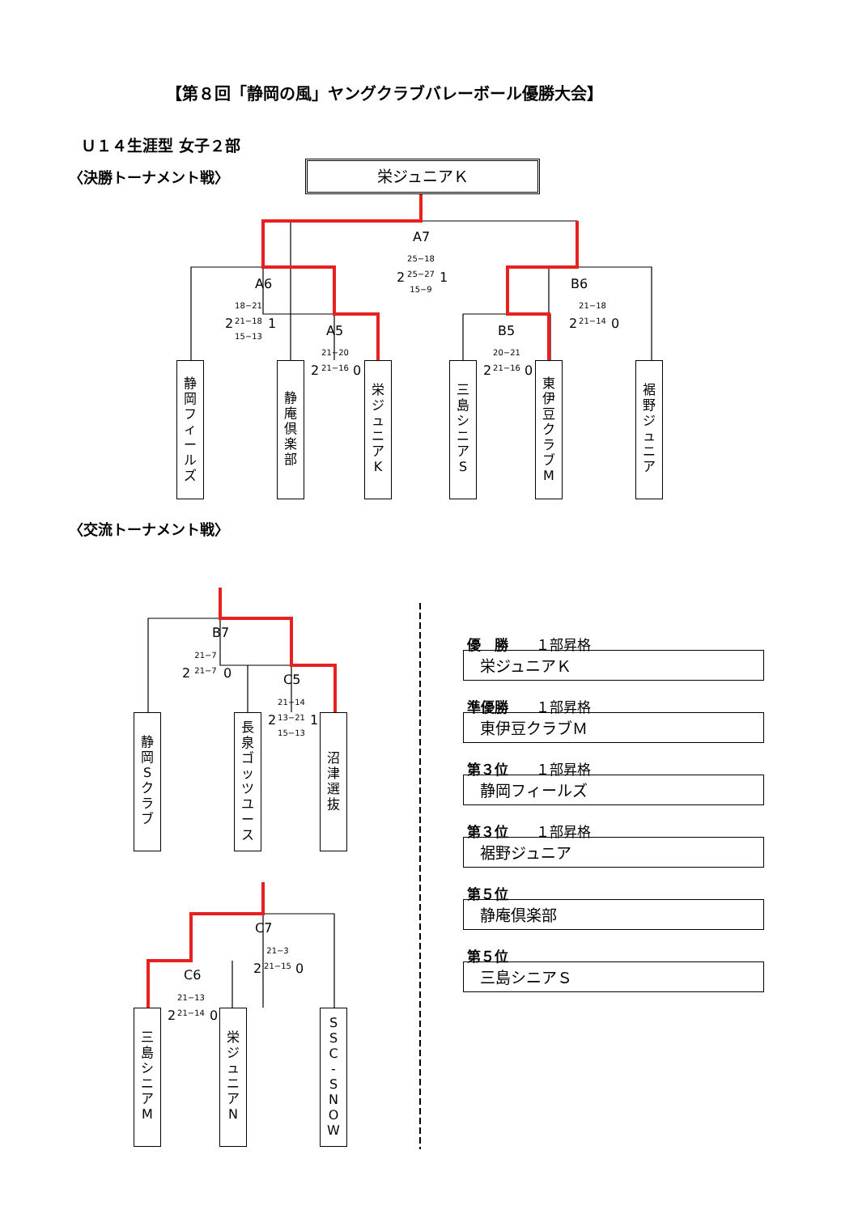【第８回「静岡の風」ヤングクラブバレーボール優勝大会】
Ｕ１４生涯型 女子２部
〈決勝トーナメント戦〉 栄ジュニアＫ
A7
25−18
25−27
15−9
2 1
A6
18−21
21−18
15−13
2 1
B6
21−18
21−14
2 0
A5
21−20
21−16
2 0
B5
20−21
21−16
2 0
静
岡
フ
ィ
ー
ル
ズ
静
庵
倶
楽
部
栄
ジ
ュ
ニ
ア
K
三
島
シ
ニ
ア
S
東
伊
豆
ク
ラ
ブ
M
裾
野
ジ
ュ
ニ
ア
〈交流トーナメント戦〉
B7
21−7
21−7
2 0 C5
21−14
13−21
15−13
2 1
静
岡
S
ク
ラ
ブ
長
泉
ゴ
ッ
ツ
ユ
ー
ス
沼
津
選
抜
C7
21−3
21−15
2 0
C6
21−13
21−14
2 0
三
島
シ
ニ
ア
M
栄
ジ
ュ
ニ
ア
N
S
S
C
-
S
N
O
W
優　勝　　１部昇格
栄ジュニアＫ
準優勝　　１部昇格
東伊豆クラブＭ
第３位　　１部昇格
静岡フィールズ
第３位　　１部昇格
裾野ジュニア
第５位
静庵倶楽部
第５位
三島シニアＳ